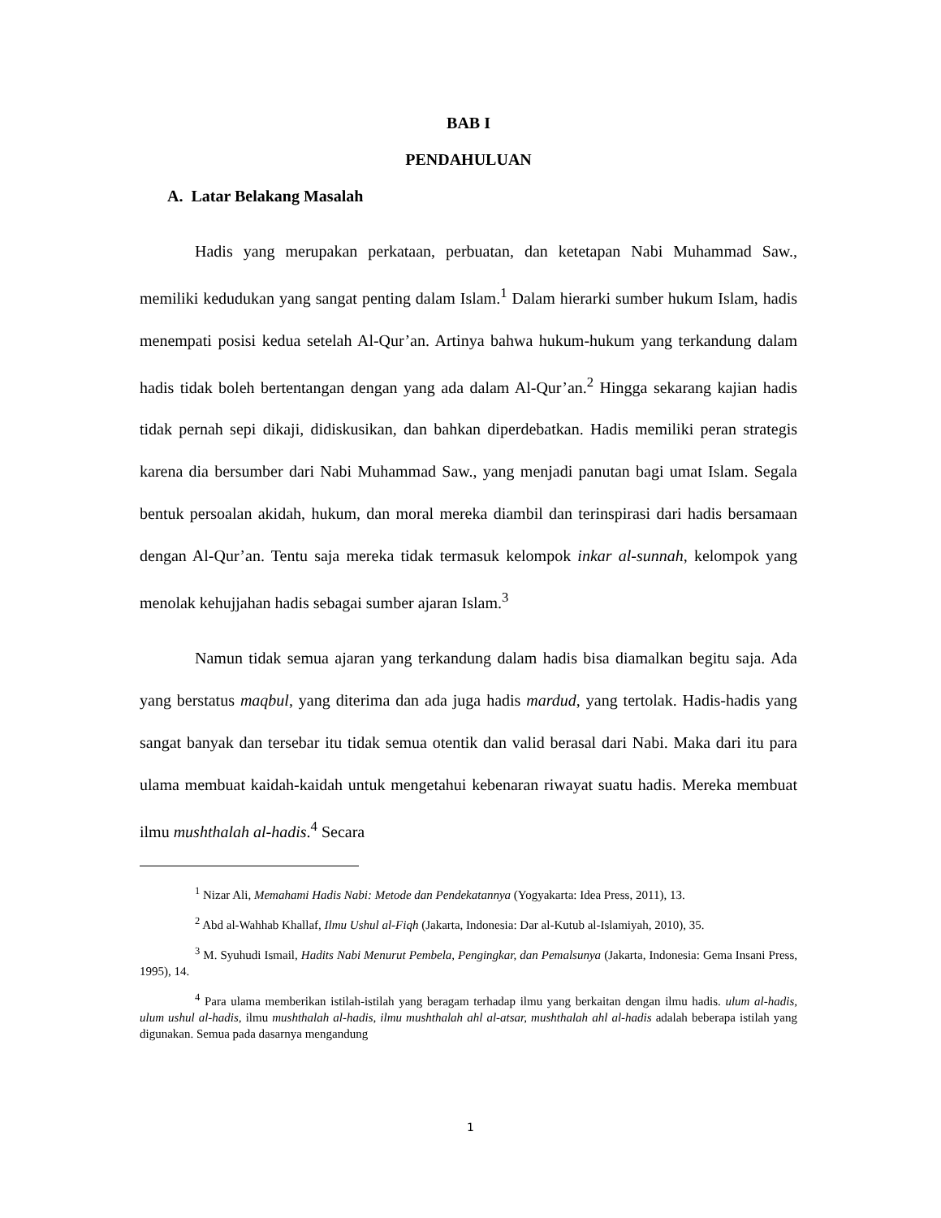BAB I
PENDAHULUAN
A. Latar Belakang Masalah
Hadis yang merupakan perkataan, perbuatan, dan ketetapan Nabi Muhammad Saw., memiliki kedudukan yang sangat penting dalam Islam.<sup>1</sup> Dalam hierarki sumber hukum Islam, hadis menempati posisi kedua setelah Al-Qur’an. Artinya bahwa hukum-hukum yang terkandung dalam hadis tidak boleh bertentangan dengan yang ada dalam Al-Qur’an.<sup>2</sup> Hingga sekarang kajian hadis tidak pernah sepi dikaji, didiskusikan, dan bahkan diperdebatkan. Hadis memiliki peran strategis karena dia bersumber dari Nabi Muhammad Saw., yang menjadi panutan bagi umat Islam. Segala bentuk persoalan akidah, hukum, dan moral mereka diambil dan terinspirasi dari hadis bersamaan dengan Al-Qur’an. Tentu saja mereka tidak termasuk kelompok inkar al-sunnah, kelompok yang menolak kehujjahan hadis sebagai sumber ajaran Islam.<sup>3</sup>
Namun tidak semua ajaran yang terkandung dalam hadis bisa diamalkan begitu saja. Ada yang berstatus maqbul, yang diterima dan ada juga hadis mardud, yang tertolak. Hadis-hadis yang sangat banyak dan tersebar itu tidak semua otentik dan valid berasal dari Nabi. Maka dari itu para ulama membuat kaidah-kaidah untuk mengetahui kebenaran riwayat suatu hadis. Mereka membuat ilmu mushthalah al-hadis.<sup>4</sup> Secara
<sup>1</sup> Nizar Ali, Memahami Hadis Nabi: Metode dan Pendekatannya (Yogyakarta: Idea Press, 2011), 13.
<sup>2</sup> Abd al-Wahhab Khallaf, Ilmu Ushul al-Fiqh (Jakarta, Indonesia: Dar al-Kutub al-Islamiyah, 2010), 35.
<sup>3</sup> M. Syuhudi Ismail, Hadits Nabi Menurut Pembela, Pengingkar, dan Pemalsunya (Jakarta, Indonesia: Gema Insani Press, 1995), 14.
<sup>4</sup> Para ulama memberikan istilah-istilah yang beragam terhadap ilmu yang berkaitan dengan ilmu hadis. ulum al-hadis, ulum ushul al-hadis, ilmu mushthalah al-hadis, ilmu mushthalah ahl al-atsar, mushthalah ahl al-hadis adalah beberapa istilah yang digunakan. Semua pada dasarnya mengandung
1